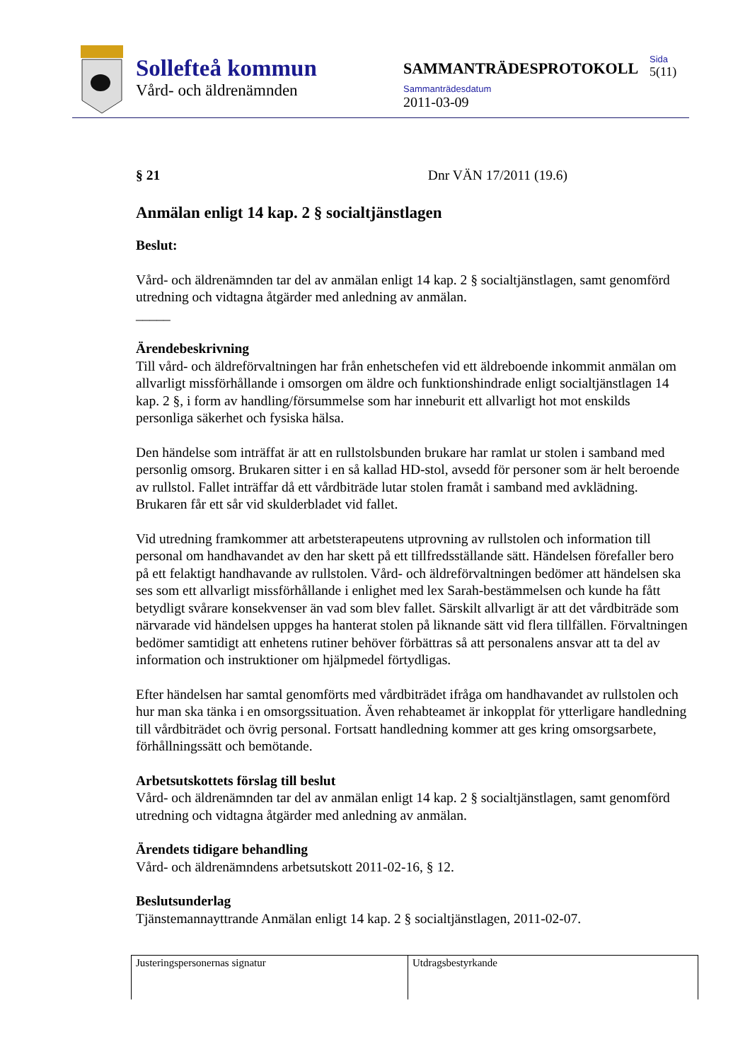Sollefteå kommun
Vård- och äldrenämnden
SAMMANTRÄDESPROTOKOLL
Sammanträdesdatum
2011-03-09
Sida
5(11)
§ 21 Dnr VÄN 17/2011 (19.6)
Anmälan enligt 14 kap. 2 § socialtjänstlagen
Beslut:
Vård- och äldrenämnden tar del av anmälan enligt 14 kap. 2 § socialtjänstlagen, samt genomförd utredning och vidtagna åtgärder med anledning av anmälan.
_____
Ärendebeskrivning
Till vård- och äldreförvaltningen har från enhetschefen vid ett äldreboende inkommit anmälan om allvarligt missförhållande i omsorgen om äldre och funktionshindrade enligt socialtjänstlagen 14 kap. 2 §, i form av handling/försummelse som har inneburit ett allvarligt hot mot enskilds personliga säkerhet och fysiska hälsa.
Den händelse som inträffat är att en rullstolsbunden brukare har ramlat ur stolen i samband med personlig omsorg. Brukaren sitter i en så kallad HD-stol, avsedd för personer som är helt beroende av rullstol. Fallet inträffar då ett vårdbiträde lutar stolen framåt i samband med avklädning. Brukaren får ett sår vid skulderbladet vid fallet.
Vid utredning framkommer att arbetsterapeutens utprovning av rullstolen och information till personal om handhavandet av den har skett på ett tillfredsställande sätt. Händelsen förefaller bero på ett felaktigt handhavande av rullstolen. Vård- och äldreförvaltningen bedömer att händelsen ska ses som ett allvarligt missförhållande i enlighet med lex Sarah-bestämmelsen och kunde ha fått betydligt svårare konsekvenser än vad som blev fallet. Särskilt allvarligt är att det vårdbiträde som närvarade vid händelsen uppges ha hanterat stolen på liknande sätt vid flera tillfällen. Förvaltningen bedömer samtidigt att enhetens rutiner behöver förbättras så att personalens ansvar att ta del av information och instruktioner om hjälpmedel förtydligas.
Efter händelsen har samtal genomförts med vårdbiträdet ifråga om handhavandet av rullstolen och hur man ska tänka i en omsorgssituation. Även rehabteamet är inkopplat för ytterligare handledning till vårdbiträdet och övrig personal. Fortsatt handledning kommer att ges kring omsorgsarbete, förhållningssätt och bemötande.
Arbetsutskottets förslag till beslut
Vård- och äldrenämnden tar del av anmälan enligt 14 kap. 2 § socialtjänstlagen, samt genomförd utredning och vidtagna åtgärder med anledning av anmälan.
Ärendets tidigare behandling
Vård- och äldrenämndens arbetsutskott 2011-02-16, § 12.
Beslutsunderlag
Tjänstemannayttrande Anmälan enligt 14 kap. 2 § socialtjänstlagen, 2011-02-07.
Justeringspersonernas signatur Utdragsbestyrkande